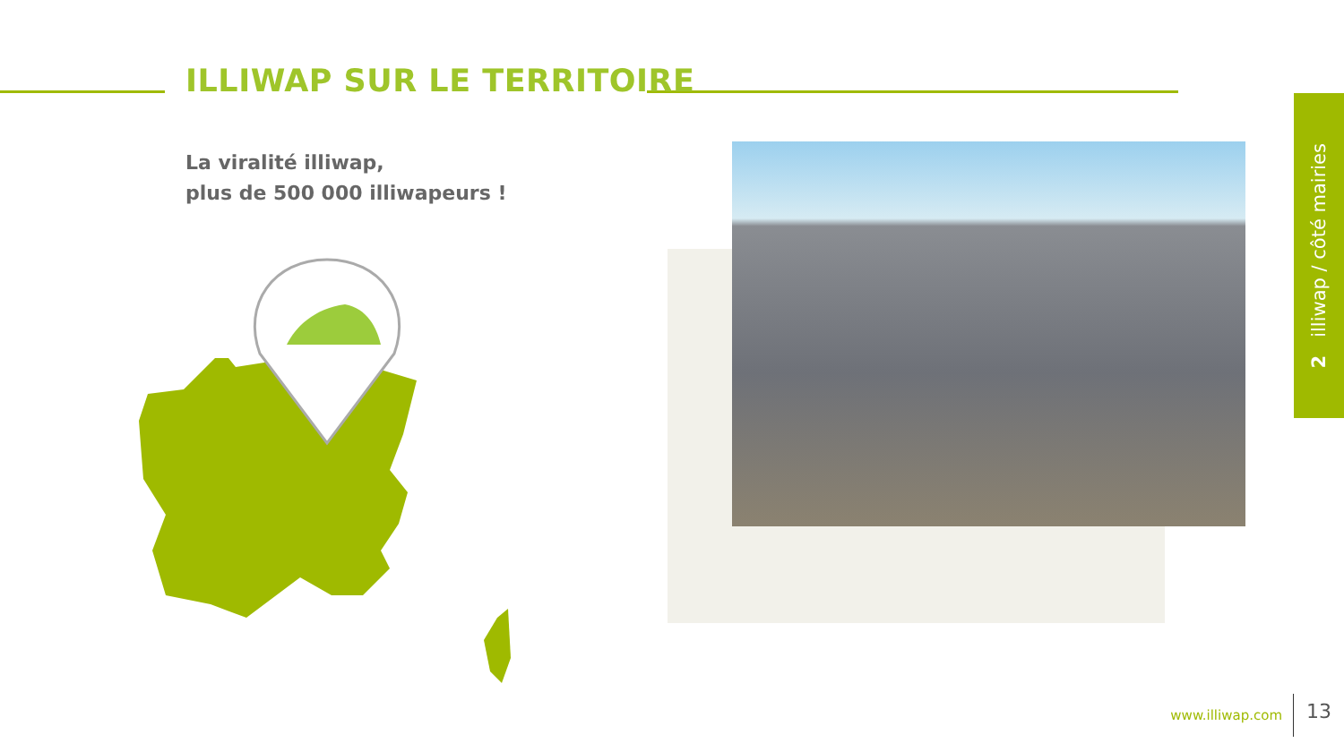ILLIWAP SUR LE TERRITOIRE
La viralité illiwap,
plus de 500 000 illiwapeurs !
2 illiwap / côté mairies
www.illiwap.com 13